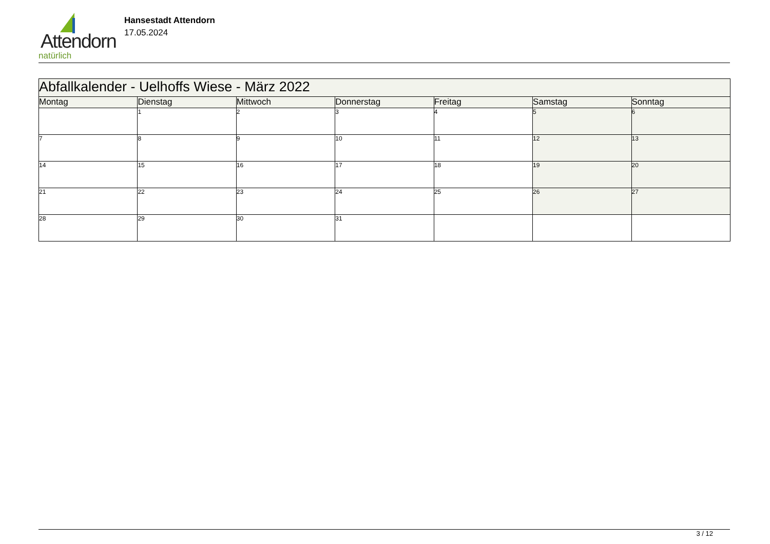Attendorn
natürlich
Hansestadt Attendorn
17.05.2024
| Abfallkalender - Uelhoffs Wiese - März 2022 | | | | | | |
| --- | --- | --- | --- | --- | --- | --- |
| Montag | Dienstag | Mittwoch | Donnerstag | Freitag | Samstag | Sonntag |
| | 1 | 2 | 3 | 4 | 5 | 6 |
| 7 | 8 | 9 | 10 | 11 | 12 | 13 |
| 14 | 15 | 16 | 17 | 18 | 19 | 20 |
| 21 | 22 | 23 | 24 | 25 | 26 | 27 |
| 28 | 29 | 30 | 31 | | | |
3 / 12